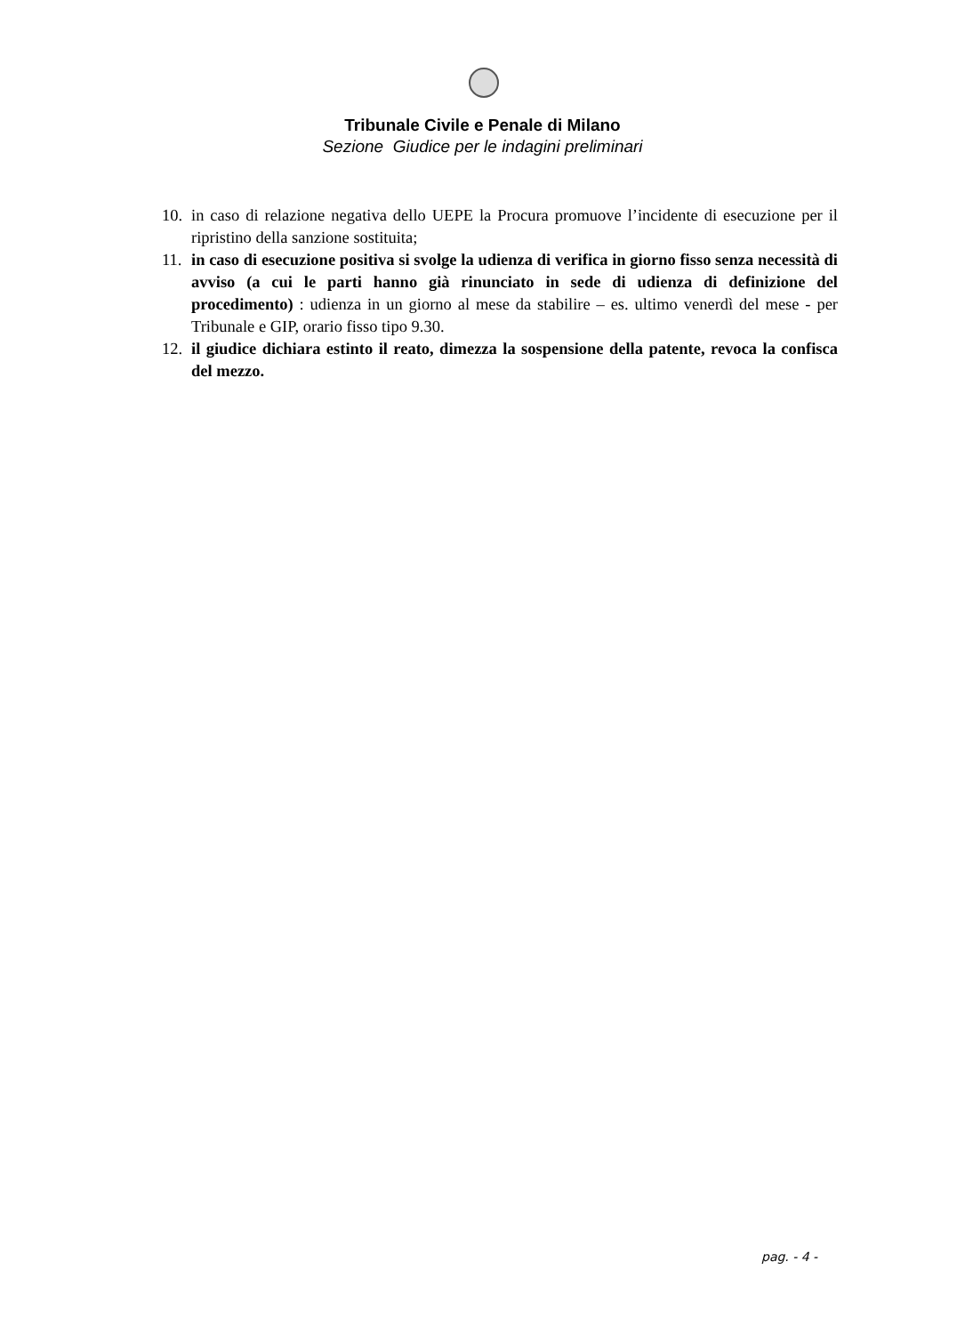Tribunale Civile e Penale di Milano
Sezione Giudice per le indagini preliminari
10. in caso di relazione negativa dello UEPE la Procura promuove l’incidente di esecuzione per il ripristino della sanzione sostituita;
11. in caso di esecuzione positiva si svolge la udienza di verifica in giorno fisso senza necessità di avviso (a cui le parti hanno già rinunciato in sede di udienza di definizione del procedimento) : udienza in un giorno al mese da stabilire – es. ultimo venerdì del mese - per Tribunale e GIP, orario fisso tipo 9.30.
12. il giudice dichiara estinto il reato, dimezza la sospensione della patente, revoca la confisca del mezzo.
pag. - 4 -